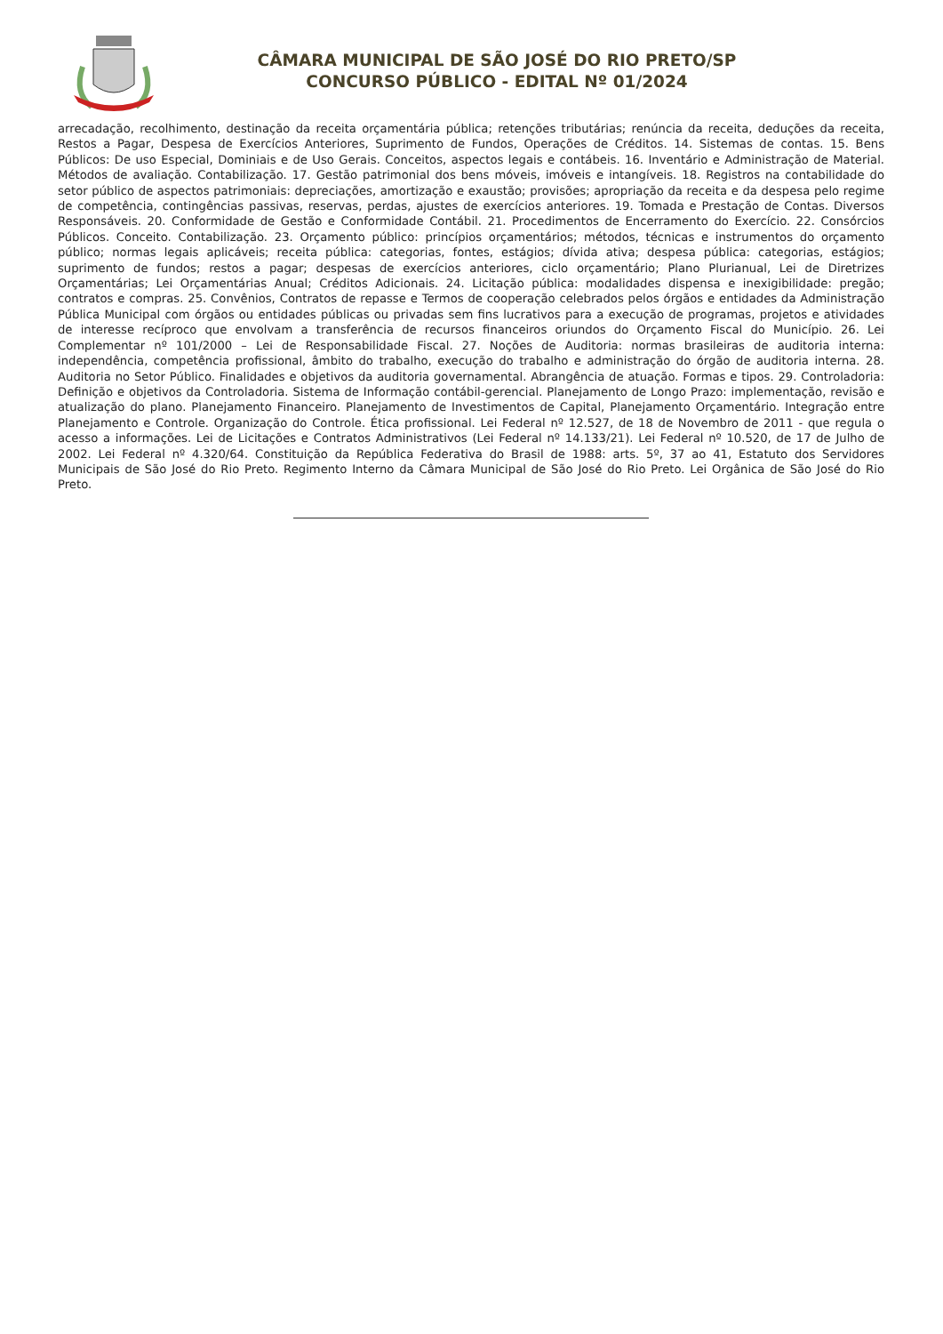CÂMARA MUNICIPAL DE SÃO JOSÉ DO RIO PRETO/SP
CONCURSO PÚBLICO - EDITAL Nº 01/2024
arrecadação, recolhimento, destinação da receita orçamentária pública; retenções tributárias; renúncia da receita, deduções da receita, Restos a Pagar, Despesa de Exercícios Anteriores, Suprimento de Fundos, Operações de Créditos. 14. Sistemas de contas. 15. Bens Públicos: De uso Especial, Dominiais e de Uso Gerais. Conceitos, aspectos legais e contábeis. 16. Inventário e Administração de Material. Métodos de avaliação. Contabilização. 17. Gestão patrimonial dos bens móveis, imóveis e intangíveis. 18. Registros na contabilidade do setor público de aspectos patrimoniais: depreciações, amortização e exaustão; provisões; apropriação da receita e da despesa pelo regime de competência, contingências passivas, reservas, perdas, ajustes de exercícios anteriores. 19. Tomada e Prestação de Contas. Diversos Responsáveis. 20. Conformidade de Gestão e Conformidade Contábil. 21. Procedimentos de Encerramento do Exercício. 22. Consórcios Públicos. Conceito. Contabilização. 23. Orçamento público: princípios orçamentários; métodos, técnicas e instrumentos do orçamento público; normas legais aplicáveis; receita pública: categorias, fontes, estágios; dívida ativa; despesa pública: categorias, estágios; suprimento de fundos; restos a pagar; despesas de exercícios anteriores, ciclo orçamentário; Plano Plurianual, Lei de Diretrizes Orçamentárias; Lei Orçamentárias Anual; Créditos Adicionais. 24. Licitação pública: modalidades dispensa e inexigibilidade: pregão; contratos e compras. 25. Convênios, Contratos de repasse e Termos de cooperação celebrados pelos órgãos e entidades da Administração Pública Municipal com órgãos ou entidades públicas ou privadas sem fins lucrativos para a execução de programas, projetos e atividades de interesse recíproco que envolvam a transferência de recursos financeiros oriundos do Orçamento Fiscal do Município. 26. Lei Complementar nº 101/2000 – Lei de Responsabilidade Fiscal. 27. Noções de Auditoria: normas brasileiras de auditoria interna: independência, competência profissional, âmbito do trabalho, execução do trabalho e administração do órgão de auditoria interna. 28. Auditoria no Setor Público. Finalidades e objetivos da auditoria governamental. Abrangência de atuação. Formas e tipos. 29. Controladoria: Definição e objetivos da Controladoria. Sistema de Informação contábil-gerencial. Planejamento de Longo Prazo: implementação, revisão e atualização do plano. Planejamento Financeiro. Planejamento de Investimentos de Capital, Planejamento Orçamentário. Integração entre Planejamento e Controle. Organização do Controle. Ética profissional. Lei Federal nº 12.527, de 18 de Novembro de 2011 - que regula o acesso a informações. Lei de Licitações e Contratos Administrativos (Lei Federal nº 14.133/21). Lei Federal nº 10.520, de 17 de Julho de 2002. Lei Federal nº 4.320/64. Constituição da República Federativa do Brasil de 1988: arts. 5º, 37 ao 41, Estatuto dos Servidores Municipais de São José do Rio Preto. Regimento Interno da Câmara Municipal de São José do Rio Preto. Lei Orgânica de São José do Rio Preto.